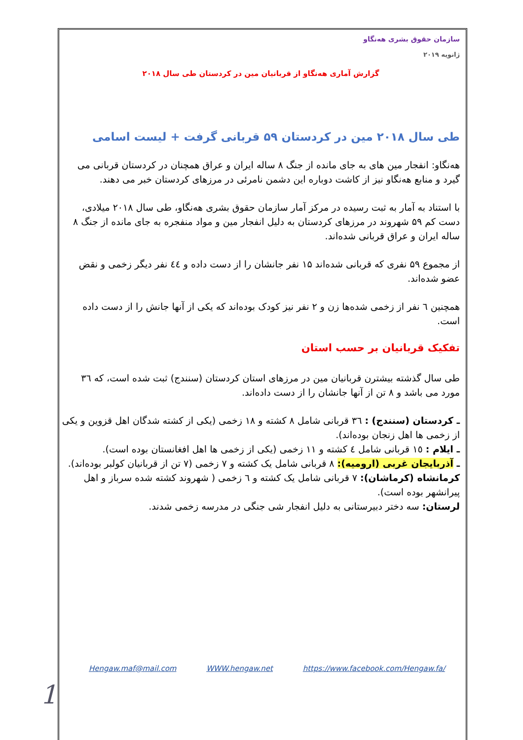سازمان حقوق بشری هەنگاو
ژانویه ۲۰۱۹
گزارش آماری هەنگاو از قربانیان مین در کردستان طی سال ۲۰۱۸
طی سال ۲۰۱۸ مین در کردستان ۵۹ قربانی گرفت + لیست اسامی
هەنگاو: انفجار مین های به جای مانده از جنگ ۸ ساله ایران و عراق همچنان در کردستان قربانی می گیرد و منابع هەنگاو نیز از کاشت دوباره این دشمن نامرئی در مرزهای کردستان خبر می دهند.
با استناد به آمار به ثبت رسیده در مرکز آمار سازمان حقوق بشری هەنگاو، طی سال ۲۰۱۸ میلادی، دست کم ۵۹ شهروند در مرزهای کردستان به دلیل انفجار مین و مواد منفجره به جای مانده از جنگ ۸ ساله ایران و عراق قربانی شدەاند.
از مجموع ۵۹ نفری که قربانی شدەاند ۱۵ نفر جانشان را از دست داده و ٤٤ نفر دیگر زخمی و نقض عضو شدەاند.
همچنین ٦ نفر از زخمی شدەها زن و ۲ نفر نیز کودک بودەاند که یکی از آنها جانش را از دست داده است.
تفکیک قربانیان بر حسب استان
طی سال گذشته بیشترن قربانیان مین در مرزهای استان کردستان (سنندج) ثبت شده است، که ٣٦ مورد می باشد و ٨ تن از آنها جانشان را از دست دادەاند.
ـ کردستان (سنندج) : ٣٦ قربانی شامل ٨ کشته و ١٨ زخمی (یکی از کشته شدگان اهل قزوین و یکی از زخمی ها اهل زنجان بودەاند).
ـ ایلام : ١٥ قربانی شامل ٤ کشته و ١١ زخمی (یکی از زخمی ها اهل افغانستان بوده است).
ـ آذربایجان غربی (ارومیه): ٨ قربانی شامل یک کشته و ٧ زخمی (٧ تن از قربانیان کولبر بودەاند).
کرمانشاه (کرماشان): ٧ قربانی شامل یک کشته و ٦ زخمی ( شهروند کشته شده سرباز و اهل پیرانشهر بوده است).
لرستان: سه دختر دبیرستانی به دلیل انفجار شی جنگی در مدرسه زخمی شدند.
Hengaw.maf@mail.com WWW.hengaw.net https://www.facebook.com/Hengaw.fa/
1